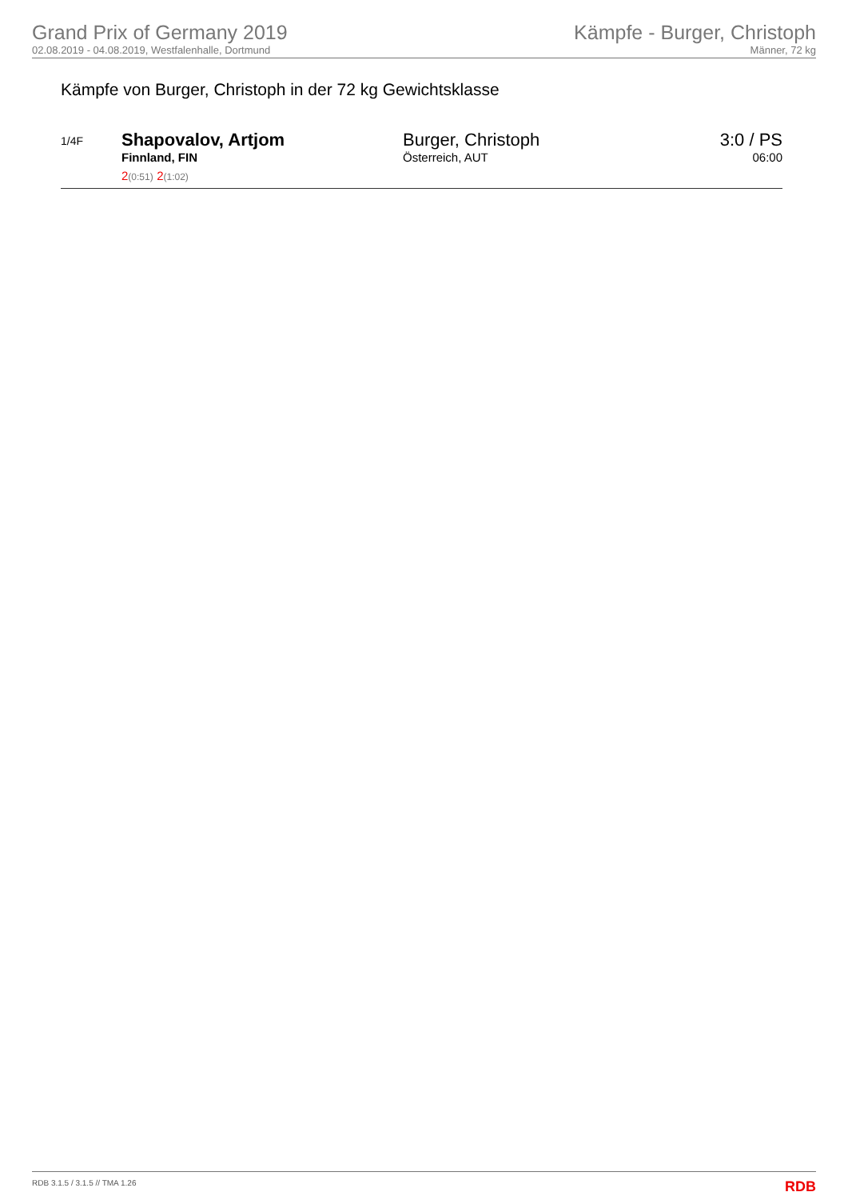Grand Prix of Germany 2019
02.08.2019 - 04.08.2019, Westfalenhalle, Dortmund
Kämpfe - Burger, Christoph
Männer, 72 kg
Kämpfe von Burger, Christoph in der 72 kg Gewichtsklasse
| 1/4F | Shapovalov, Artjom Finnland, FIN 2 (0:51) 2 (1:02) | Burger, Christoph Österreich, AUT | 3:0 / PS 06:00 |
RDB 3.1.5 / 3.1.5 // TMA 1.26 RDB